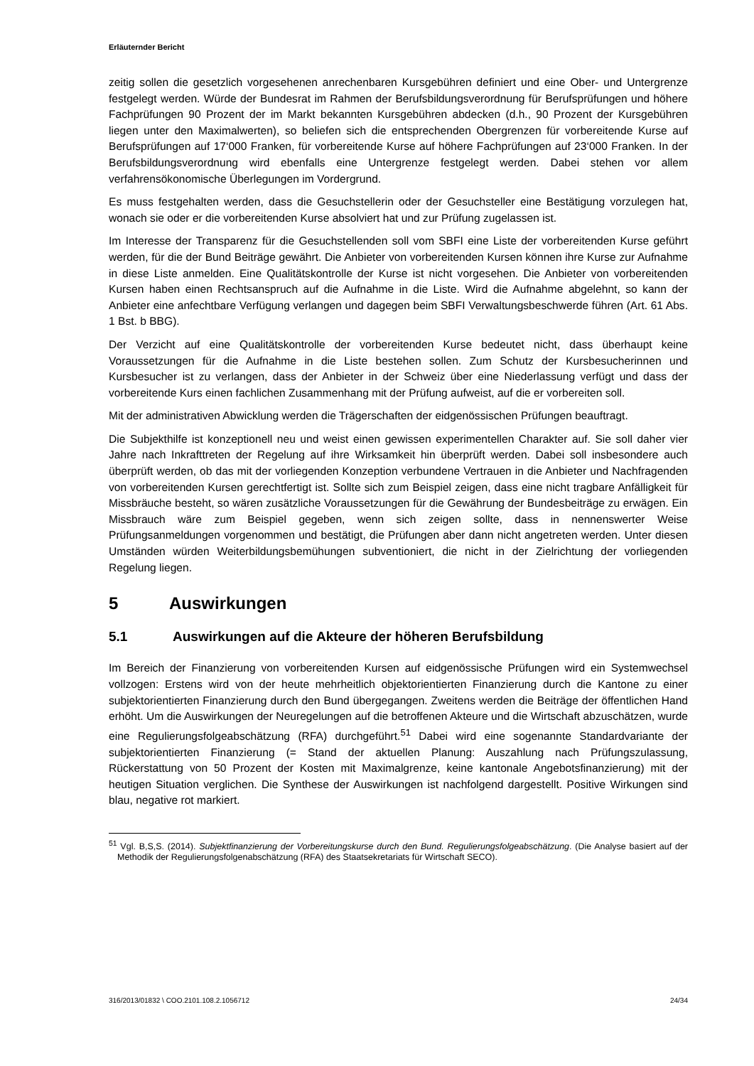Erläuternder Bericht
zeitig sollen die gesetzlich vorgesehenen anrechenbaren Kursgebühren definiert und eine Ober- und Untergrenze festgelegt werden. Würde der Bundesrat im Rahmen der Berufsbildungsverordnung für Berufsprüfungen und höhere Fachprüfungen 90 Prozent der im Markt bekannten Kursgebühren abdecken (d.h., 90 Prozent der Kursgebühren liegen unter den Maximalwerten), so beliefen sich die entsprechenden Obergrenzen für vorbereitende Kurse auf Berufsprüfungen auf 17‘000 Franken, für vorbereitende Kurse auf höhere Fachprüfungen auf 23‘000 Franken. In der Berufsbildungsverordnung wird ebenfalls eine Untergrenze festgelegt werden. Dabei stehen vor allem verfahrensökonomische Überlegungen im Vordergrund.
Es muss festgehalten werden, dass die Gesuchstellerin oder der Gesuchsteller eine Bestätigung vorzulegen hat, wonach sie oder er die vorbereitenden Kurse absolviert hat und zur Prüfung zugelassen ist.
Im Interesse der Transparenz für die Gesuchstellenden soll vom SBFI eine Liste der vorbereitenden Kurse geführt werden, für die der Bund Beiträge gewährt. Die Anbieter von vorbereitenden Kursen können ihre Kurse zur Aufnahme in diese Liste anmelden. Eine Qualitätskontrolle der Kurse ist nicht vorgesehen. Die Anbieter von vorbereitenden Kursen haben einen Rechtsanspruch auf die Aufnahme in die Liste. Wird die Aufnahme abgelehnt, so kann der Anbieter eine anfechtbare Verfügung verlangen und dagegen beim SBFI Verwaltungsbeschwerde führen (Art. 61 Abs. 1 Bst. b BBG).
Der Verzicht auf eine Qualitätskontrolle der vorbereitenden Kurse bedeutet nicht, dass überhaupt keine Voraussetzungen für die Aufnahme in die Liste bestehen sollen. Zum Schutz der Kursbesucherinnen und Kursbesucher ist zu verlangen, dass der Anbieter in der Schweiz über eine Niederlassung verfügt und dass der vorbereitende Kurs einen fachlichen Zusammenhang mit der Prüfung aufweist, auf die er vorbereiten soll.
Mit der administrativen Abwicklung werden die Trägerschaften der eidgenössischen Prüfungen beauftragt.
Die Subjekthilfe ist konzeptionell neu und weist einen gewissen experimentellen Charakter auf. Sie soll daher vier Jahre nach Inkrafttreten der Regelung auf ihre Wirksamkeit hin überprüft werden. Dabei soll insbesondere auch überprüft werden, ob das mit der vorliegenden Konzeption verbundene Vertrauen in die Anbieter und Nachfragenden von vorbereitenden Kursen gerechtfertigt ist. Sollte sich zum Beispiel zeigen, dass eine nicht tragbare Anfälligkeit für Missbräuche besteht, so wären zusätzliche Voraussetzungen für die Gewährung der Bundesbeiträge zu erwägen. Ein Missbrauch wäre zum Beispiel gegeben, wenn sich zeigen sollte, dass in nennenswerter Weise Prüfungsanmeldungen vorgenommen und bestätigt, die Prüfungen aber dann nicht angetreten werden. Unter diesen Umständen würden Weiterbildungsbemühungen subventioniert, die nicht in der Zielrichtung der vorliegenden Regelung liegen.
5 Auswirkungen
5.1 Auswirkungen auf die Akteure der höheren Berufsbildung
Im Bereich der Finanzierung von vorbereitenden Kursen auf eidgenössische Prüfungen wird ein Systemwechsel vollzogen: Erstens wird von der heute mehrheitlich objektorientierten Finanzierung durch die Kantone zu einer subjektorientierten Finanzierung durch den Bund übergegangen. Zweitens werden die Beiträge der öffentlichen Hand erhöht. Um die Auswirkungen der Neuregelungen auf die betroffenen Akteure und die Wirtschaft abzuschätzen, wurde eine Regulierungsfolgeabschätzung (RFA) durchgeführt.<sup>51</sup> Dabei wird eine sogenannte Standardvariante der subjektorientierten Finanzierung (= Stand der aktuellen Planung: Auszahlung nach Prüfungszulassung, Rückerstattung von 50 Prozent der Kosten mit Maximalgrenze, keine kantonale Angebotsfinanzierung) mit der heutigen Situation verglichen. Die Synthese der Auswirkungen ist nachfolgend dargestellt. Positive Wirkungen sind blau, negative rot markiert.
<sup>51</sup> Vgl. B,S,S. (2014). Subjektfinanzierung der Vorbereitungskurse durch den Bund. Regulierungsfolgeabschätzung. (Die Analyse basiert auf der Methodik der Regulierungsfolgenabschätzung (RFA) des Staatsekretariats für Wirtschaft SECO).
316/2013/01832 \ COO.2101.108.2.1056712 24/34